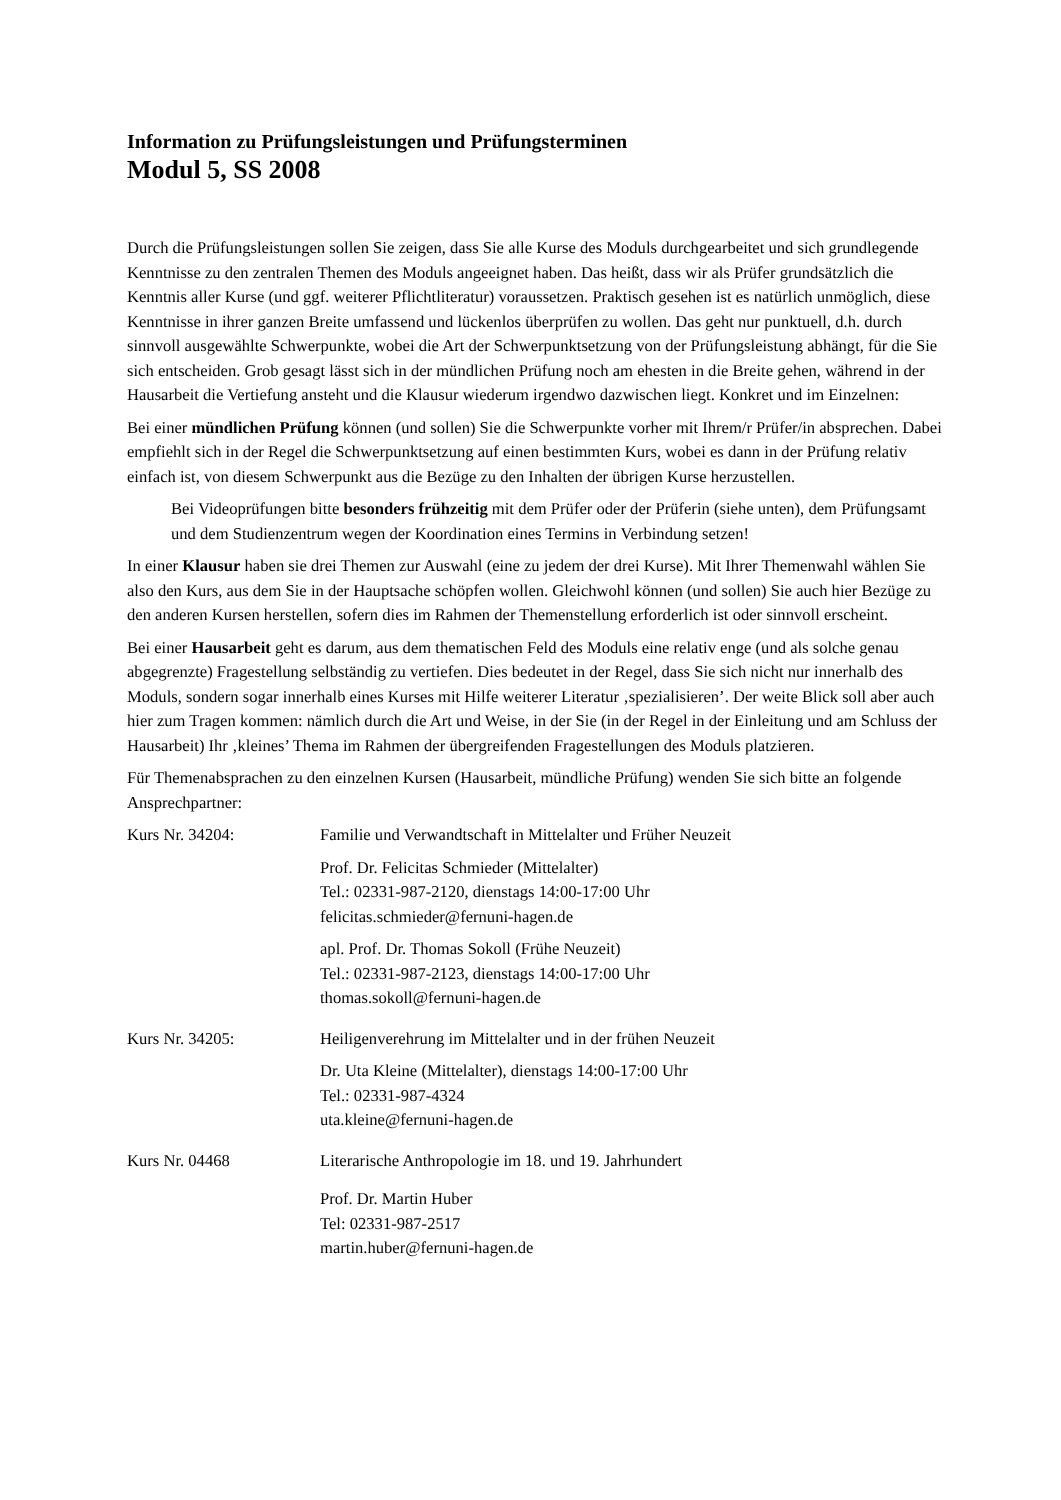Information zu Prüfungsleistungen und Prüfungsterminen
Modul 5, SS 2008
Durch die Prüfungsleistungen sollen Sie zeigen, dass Sie alle Kurse des Moduls durchgearbeitet und sich grundlegende Kenntnisse zu den zentralen Themen des Moduls angeeignet haben. Das heißt, dass wir als Prüfer grundsätzlich die Kenntnis aller Kurse (und ggf. weiterer Pflichtliteratur) voraussetzen. Praktisch gesehen ist es natürlich unmöglich, diese Kenntnisse in ihrer ganzen Breite umfassend und lückenlos überprüfen zu wollen. Das geht nur punktuell, d.h. durch sinnvoll ausgewählte Schwerpunkte, wobei die Art der Schwerpunktsetzung von der Prüfungsleistung abhängt, für die Sie sich entscheiden. Grob gesagt lässt sich in der mündlichen Prüfung noch am ehesten in die Breite gehen, während in der Hausarbeit die Vertiefung ansteht und die Klausur wiederum irgendwo dazwischen liegt. Konkret und im Einzelnen:
Bei einer mündlichen Prüfung können (und sollen) Sie die Schwerpunkte vorher mit Ihrem/r Prüfer/in absprechen. Dabei empfiehlt sich in der Regel die Schwerpunktsetzung auf einen bestimmten Kurs, wobei es dann in der Prüfung relativ einfach ist, von diesem Schwerpunkt aus die Bezüge zu den Inhalten der übrigen Kurse herzustellen.
Bei Videoprüfungen bitte besonders frühzeitig mit dem Prüfer oder der Prüferin (siehe unten), dem Prüfungsamt und dem Studienzentrum wegen der Koordination eines Termins in Verbindung setzen!
In einer Klausur haben sie drei Themen zur Auswahl (eine zu jedem der drei Kurse). Mit Ihrer Themenwahl wählen Sie also den Kurs, aus dem Sie in der Hauptsache schöpfen wollen. Gleichwohl können (und sollen) Sie auch hier Bezüge zu den anderen Kursen herstellen, sofern dies im Rahmen der Themenstellung erforderlich ist oder sinnvoll erscheint.
Bei einer Hausarbeit geht es darum, aus dem thematischen Feld des Moduls eine relativ enge (und als solche genau abgegrenzte) Fragestellung selbständig zu vertiefen. Dies bedeutet in der Regel, dass Sie sich nicht nur innerhalb des Moduls, sondern sogar innerhalb eines Kurses mit Hilfe weiterer Literatur ‚spezialisieren’. Der weite Blick soll aber auch hier zum Tragen kommen: nämlich durch die Art und Weise, in der Sie (in der Regel in der Einleitung und am Schluss der Hausarbeit) Ihr ‚kleines’ Thema im Rahmen der übergreifenden Fragestellungen des Moduls platzieren.
Für Themenabsprachen zu den einzelnen Kursen (Hausarbeit, mündliche Prüfung) wenden Sie sich bitte an folgende Ansprechpartner:
Kurs Nr. 34204: Familie und Verwandtschaft in Mittelalter und Früher Neuzeit
Prof. Dr. Felicitas Schmieder (Mittelalter)
Tel.: 02331-987-2120, dienstags 14:00-17:00 Uhr
felicitas.schmieder@fernuni-hagen.de
apl. Prof. Dr. Thomas Sokoll (Frühe Neuzeit)
Tel.: 02331-987-2123, dienstags 14:00-17:00 Uhr
thomas.sokoll@fernuni-hagen.de
Kurs Nr. 34205: Heiligenverehrung im Mittelalter und in der frühen Neuzeit
Dr. Uta Kleine (Mittelalter), dienstags 14:00-17:00 Uhr
Tel.: 02331-987-4324
uta.kleine@fernuni-hagen.de
Kurs Nr. 04468 Literarische Anthropologie im 18. und 19. Jahrhundert
Prof. Dr. Martin Huber
Tel: 02331-987-2517
martin.huber@fernuni-hagen.de